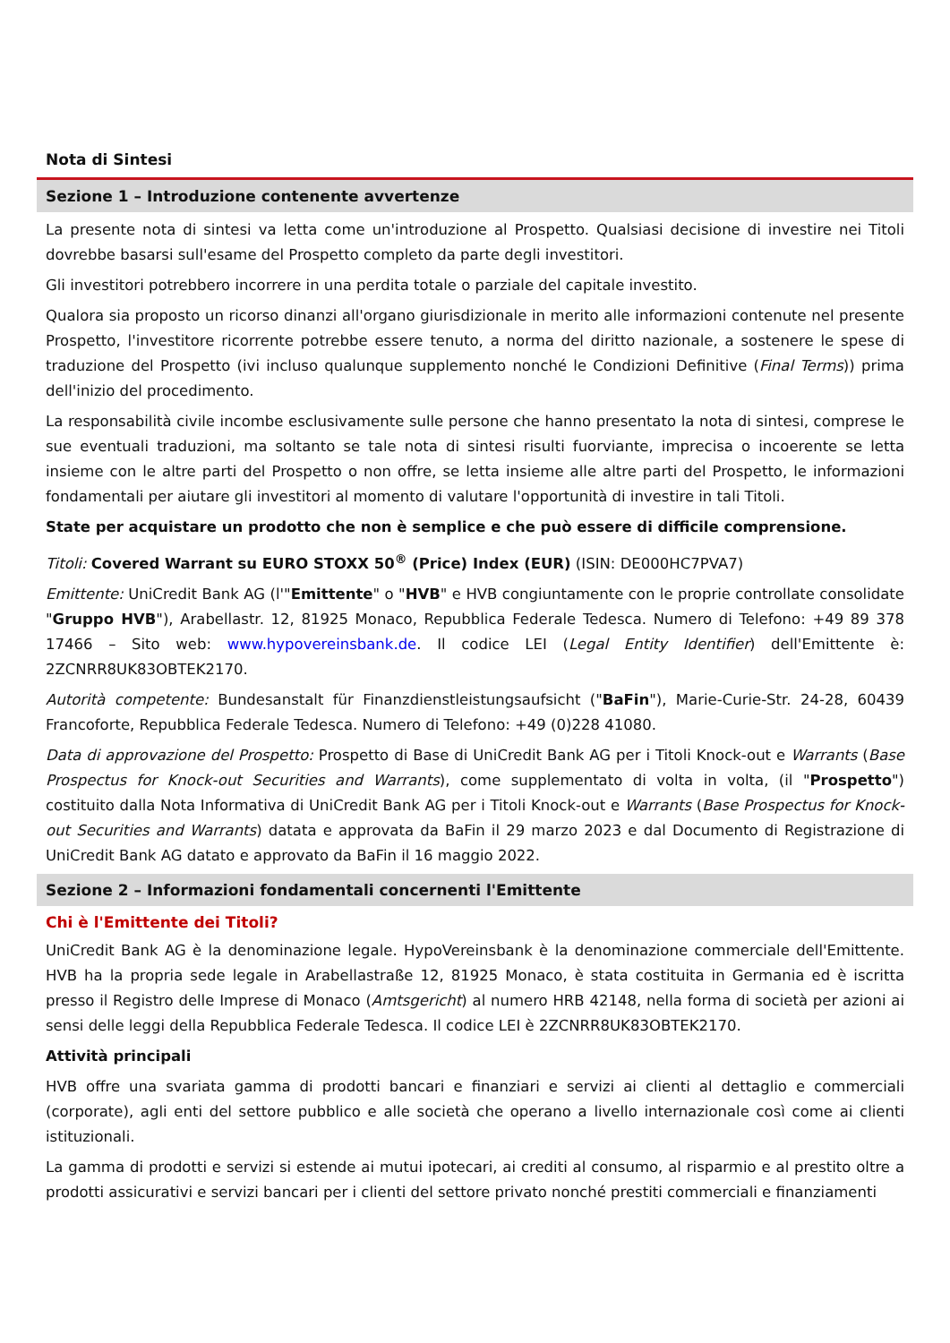Nota di Sintesi
Sezione 1 – Introduzione contenente avvertenze
La presente nota di sintesi va letta come un'introduzione al Prospetto. Qualsiasi decisione di investire nei Titoli dovrebbe basarsi sull'esame del Prospetto completo da parte degli investitori.
Gli investitori potrebbero incorrere in una perdita totale o parziale del capitale investito.
Qualora sia proposto un ricorso dinanzi all'organo giurisdizionale in merito alle informazioni contenute nel presente Prospetto, l'investitore ricorrente potrebbe essere tenuto, a norma del diritto nazionale, a sostenere le spese di traduzione del Prospetto (ivi incluso qualunque supplemento nonché le Condizioni Definitive (Final Terms)) prima dell'inizio del procedimento.
La responsabilità civile incombe esclusivamente sulle persone che hanno presentato la nota di sintesi, comprese le sue eventuali traduzioni, ma soltanto se tale nota di sintesi risulti fuorviante, imprecisa o incoerente se letta insieme con le altre parti del Prospetto o non offre, se letta insieme alle altre parti del Prospetto, le informazioni fondamentali per aiutare gli investitori al momento di valutare l'opportunità di investire in tali Titoli.
State per acquistare un prodotto che non è semplice e che può essere di difficile comprensione.
Titoli: Covered Warrant su EURO STOXX 50<sup>®</sup> (Price) Index (EUR) (ISIN: DE000HC7PVA7)
Emittente: UniCredit Bank AG (l'"Emittente" o "HVB" e HVB congiuntamente con le proprie controllate consolidate "Gruppo HVB"), Arabellastr. 12, 81925 Monaco, Repubblica Federale Tedesca. Numero di Telefono: +49 89 378 17466 – Sito web: www.hypovereinsbank.de. Il codice LEI (Legal Entity Identifier) dell'Emittente è: 2ZCNRR8UK83OBTEK2170.
Autorità competente: Bundesanstalt für Finanzdienstleistungsaufsicht ("BaFin"), Marie-Curie-Str. 24-28, 60439 Francoforte, Repubblica Federale Tedesca. Numero di Telefono: +49 (0)228 41080.
Data di approvazione del Prospetto: Prospetto di Base di UniCredit Bank AG per i Titoli Knock-out e Warrants (Base Prospectus for Knock-out Securities and Warrants), come supplementato di volta in volta, (il "Prospetto") costituito dalla Nota Informativa di UniCredit Bank AG per i Titoli Knock-out e Warrants (Base Prospectus for Knock-out Securities and Warrants) datata e approvata da BaFin il 29 marzo 2023 e dal Documento di Registrazione di UniCredit Bank AG datato e approvato da BaFin il 16 maggio 2022.
Sezione 2 – Informazioni fondamentali concernenti l'Emittente
Chi è l'Emittente dei Titoli?
UniCredit Bank AG è la denominazione legale. HypoVereinsbank è la denominazione commerciale dell'Emittente. HVB ha la propria sede legale in Arabellastraße 12, 81925 Monaco, è stata costituita in Germania ed è iscritta presso il Registro delle Imprese di Monaco (Amtsgericht) al numero HRB 42148, nella forma di società per azioni ai sensi delle leggi della Repubblica Federale Tedesca. Il codice LEI è 2ZCNRR8UK83OBTEK2170.
Attività principali
HVB offre una svariata gamma di prodotti bancari e finanziari e servizi ai clienti al dettaglio e commerciali (corporate), agli enti del settore pubblico e alle società che operano a livello internazionale così come ai clienti istituzionali.
La gamma di prodotti e servizi si estende ai mutui ipotecari, ai crediti al consumo, al risparmio e al prestito oltre a prodotti assicurativi e servizi bancari per i clienti del settore privato nonché prestiti commerciali e finanziamenti